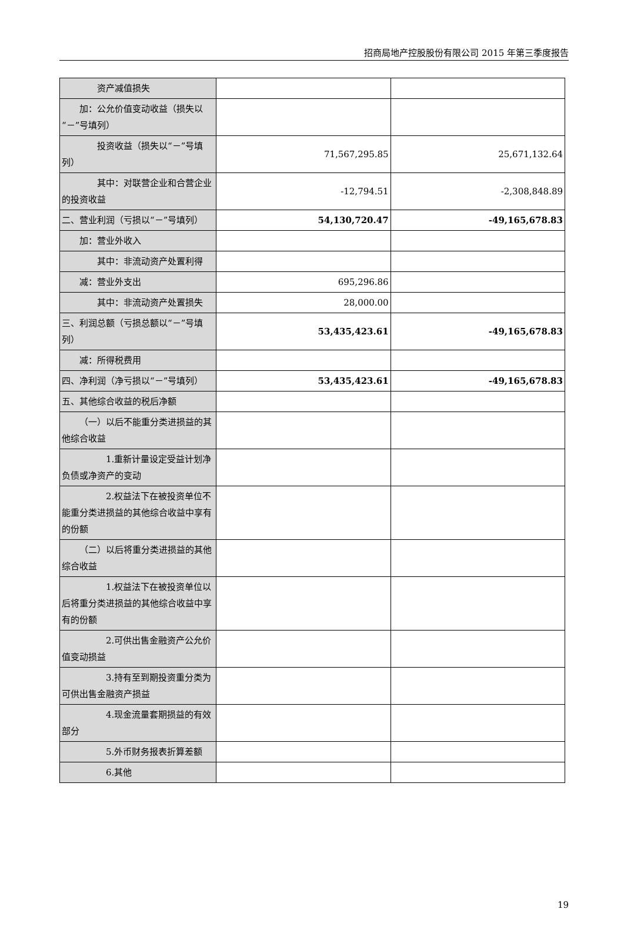招商局地产控股股份有限公司 2015 年第三季度报告
| 资产减值损失 | | |
| 加：公允价值变动收益（损失以“－”号填列） | | |
| 投资收益（损失以“－”号填列） | 71,567,295.85 | 25,671,132.64 |
| 其中：对联营企业和合营企业的投资收益 | -12,794.51 | -2,308,848.89 |
| 二、营业利润（亏损以“－”号填列） | 54,130,720.47 | -49,165,678.83 |
| 加：营业外收入 | | |
| 其中：非流动资产处置利得 | | |
| 减：营业外支出 | 695,296.86 | |
| 其中：非流动资产处置损失 | 28,000.00 | |
| 三、利润总额（亏损总额以“－”号填列） | 53,435,423.61 | -49,165,678.83 |
| 减：所得税费用 | | |
| 四、净利润（净亏损以“－”号填列） | 53,435,423.61 | -49,165,678.83 |
| 五、其他综合收益的税后净额 | | |
| （一）以后不能重分类进损益的其他综合收益 | | |
| 1.重新计量设定受益计划净负债或净资产的变动 | | |
| 2.权益法下在被投资单位不能重分类进损益的其他综合收益中享有的份额 | | |
| （二）以后将重分类进损益的其他综合收益 | | |
| 1.权益法下在被投资单位以后将重分类进损益的其他综合收益中享有的份额 | | |
| 2.可供出售金融资产公允价值变动损益 | | |
| 3.持有至到期投资重分类为可供出售金融资产损益 | | |
| 4.现金流量套期损益的有效部分 | | |
| 5.外币财务报表折算差额 | | |
| 6.其他 | | |
19